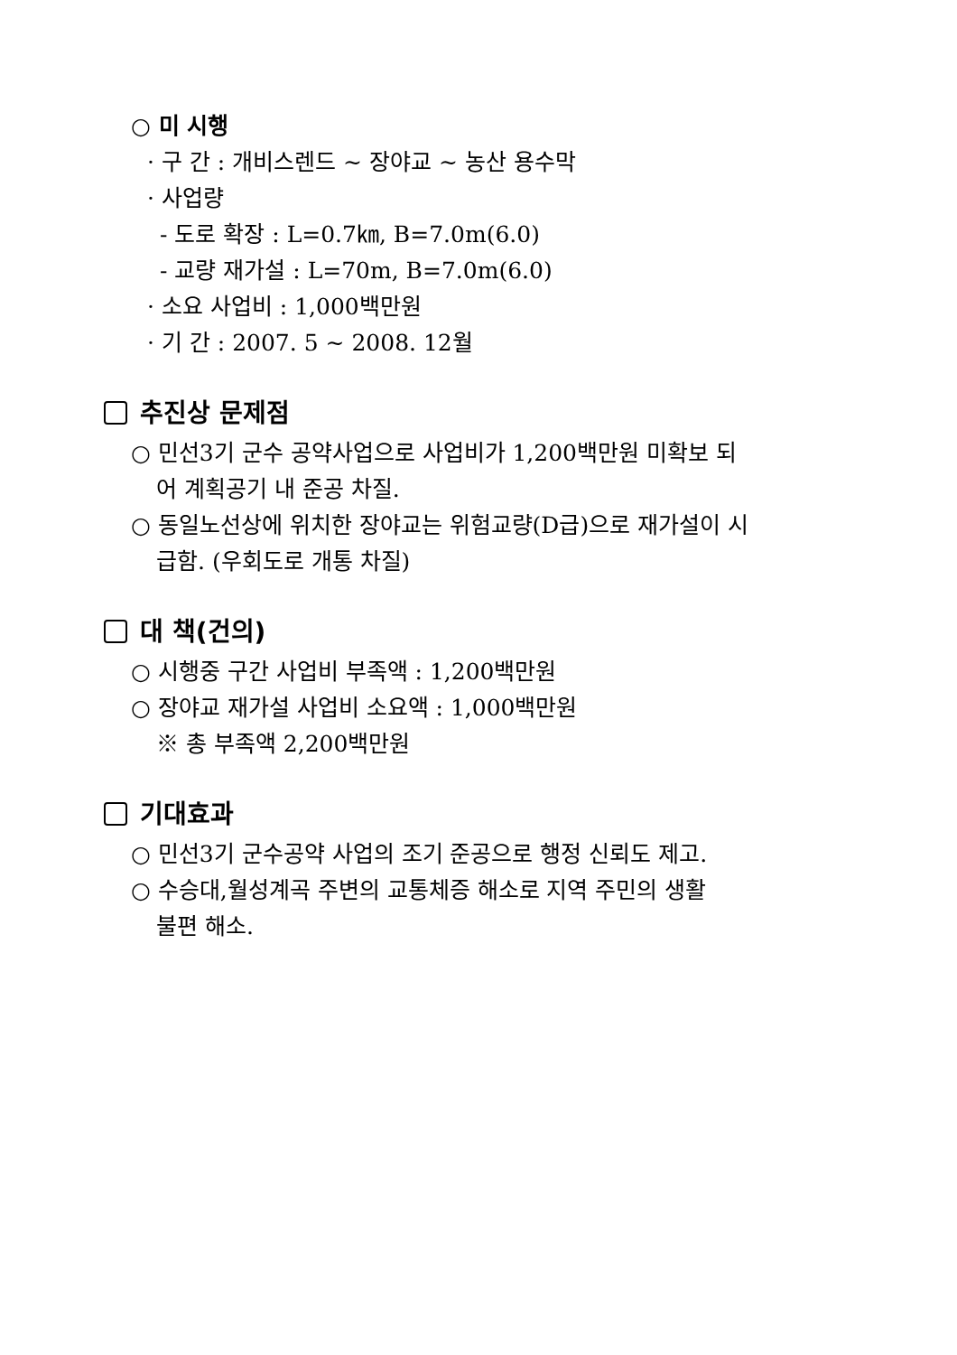○ 미 시행
· 구 간 : 개비스렌드 ~ 장야교 ~ 농산 용수막
· 사업량
- 도로 확장 : L=0.7㎞, B=7.0m(6.0)
- 교량 재가설 : L=70m, B=7.0m(6.0)
· 소요 사업비 : 1,000백만원
· 기 간 : 2007. 5 ~ 2008. 12월
추진상 문제점
○ 민선3기 군수 공약사업으로 사업비가 1,200백만원 미확보 되
어 계획공기 내 준공 차질.
○ 동일노선상에 위치한 장야교는 위험교량(D급)으로 재가설이 시
급함. (우회도로 개통 차질)
대 책(건의)
○ 시행중 구간 사업비 부족액 : 1,200백만원
○ 장야교 재가설 사업비 소요액 : 1,000백만원
※ 총 부족액 2,200백만원
기대효과
○ 민선3기 군수공약 사업의 조기 준공으로 행정 신뢰도 제고.
○ 수승대,월성계곡 주변의 교통체증 해소로 지역 주민의 생활
불편 해소.